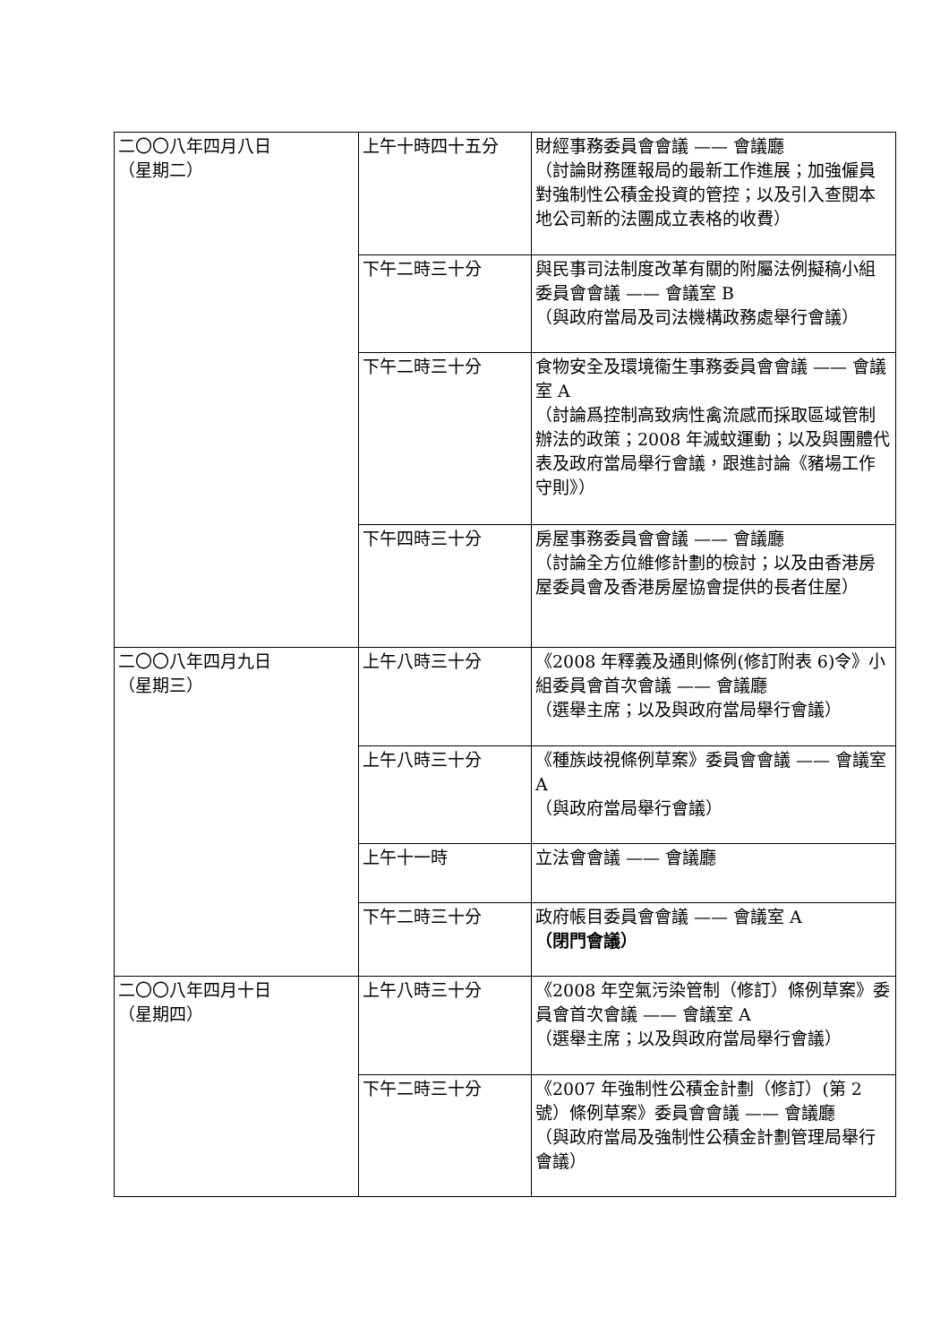| 二〇〇八年四月八日 （星期二） | 上午十時四十五分 | 財經事務委員會會議 —— 會議廳 （討論財務匯報局的最新工作進展；加強僱員對強制性公積金投資的管控；以及引入查閱本地公司新的法團成立表格的收費） |
| | 下午二時三十分 | 與民事司法制度改革有關的附屬法例擬稿小組委員會會議 —— 會議室 B （與政府當局及司法機構政務處舉行會議） |
| | 下午二時三十分 | 食物安全及環境衞生事務委員會會議 —— 會議室 A （討論爲控制高致病性禽流感而採取區域管制辦法的政策；2008 年滅蚊運動；以及與團體代表及政府當局舉行會議，跟進討論《豬場工作守則》） |
| | 下午四時三十分 | 房屋事務委員會會議 —— 會議廳 （討論全方位維修計劃的檢討；以及由香港房屋委員會及香港房屋協會提供的長者住屋） |
| 二〇〇八年四月九日 （星期三） | 上午八時三十分 | 《2008 年釋義及通則條例(修訂附表 6)令》小組委員會首次會議 —— 會議廳 （選舉主席；以及與政府當局舉行會議） |
| | 上午八時三十分 | 《種族歧視條例草案》委員會會議 —— 會議室 A （與政府當局舉行會議） |
| | 上午十一時 | 立法會會議 —— 會議廳 |
| | 下午二時三十分 | 政府帳目委員會會議 —— 會議室 A （閉門會議） |
| 二〇〇八年四月十日 （星期四） | 上午八時三十分 | 《2008 年空氣污染管制（修訂）條例草案》委員會首次會議 —— 會議室 A （選舉主席；以及與政府當局舉行會議） |
| | 下午二時三十分 | 《2007 年強制性公積金計劃（修訂）(第 2 號）條例草案》委員會會議 —— 會議廳 （與政府當局及強制性公積金計劃管理局舉行會議） |